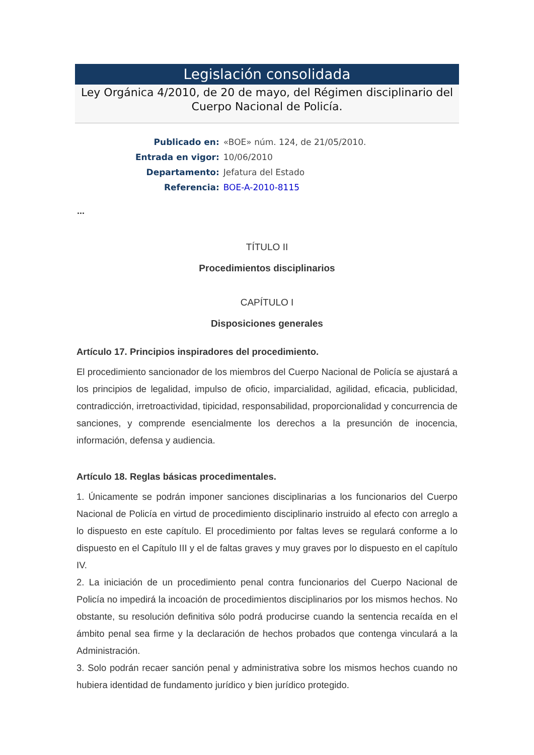Legislación consolidada
Ley Orgánica 4/2010, de 20 de mayo, del Régimen disciplinario del Cuerpo Nacional de Policía.
| Publicado en: | «BOE» núm. 124, de 21/05/2010. |
| Entrada en vigor: | 10/06/2010 |
| Departamento: | Jefatura del Estado |
| Referencia: | BOE-A-2010-8115 |
...
TÍTULO II
Procedimientos disciplinarios
CAPÍTULO I
Disposiciones generales
Artículo 17. Principios inspiradores del procedimiento.
El procedimiento sancionador de los miembros del Cuerpo Nacional de Policía se ajustará a los principios de legalidad, impulso de oficio, imparcialidad, agilidad, eficacia, publicidad, contradicción, irretroactividad, tipicidad, responsabilidad, proporcionalidad y concurrencia de sanciones, y comprende esencialmente los derechos a la presunción de inocencia, información, defensa y audiencia.
Artículo 18. Reglas básicas procedimentales.
1. Únicamente se podrán imponer sanciones disciplinarias a los funcionarios del Cuerpo Nacional de Policía en virtud de procedimiento disciplinario instruido al efecto con arreglo a lo dispuesto en este capítulo. El procedimiento por faltas leves se regulará conforme a lo dispuesto en el Capítulo III y el de faltas graves y muy graves por lo dispuesto en el capítulo IV.
2. La iniciación de un procedimiento penal contra funcionarios del Cuerpo Nacional de Policía no impedirá la incoación de procedimientos disciplinarios por los mismos hechos. No obstante, su resolución definitiva sólo podrá producirse cuando la sentencia recaída en el ámbito penal sea firme y la declaración de hechos probados que contenga vinculará a la Administración.
3. Solo podrán recaer sanción penal y administrativa sobre los mismos hechos cuando no hubiera identidad de fundamento jurídico y bien jurídico protegido.